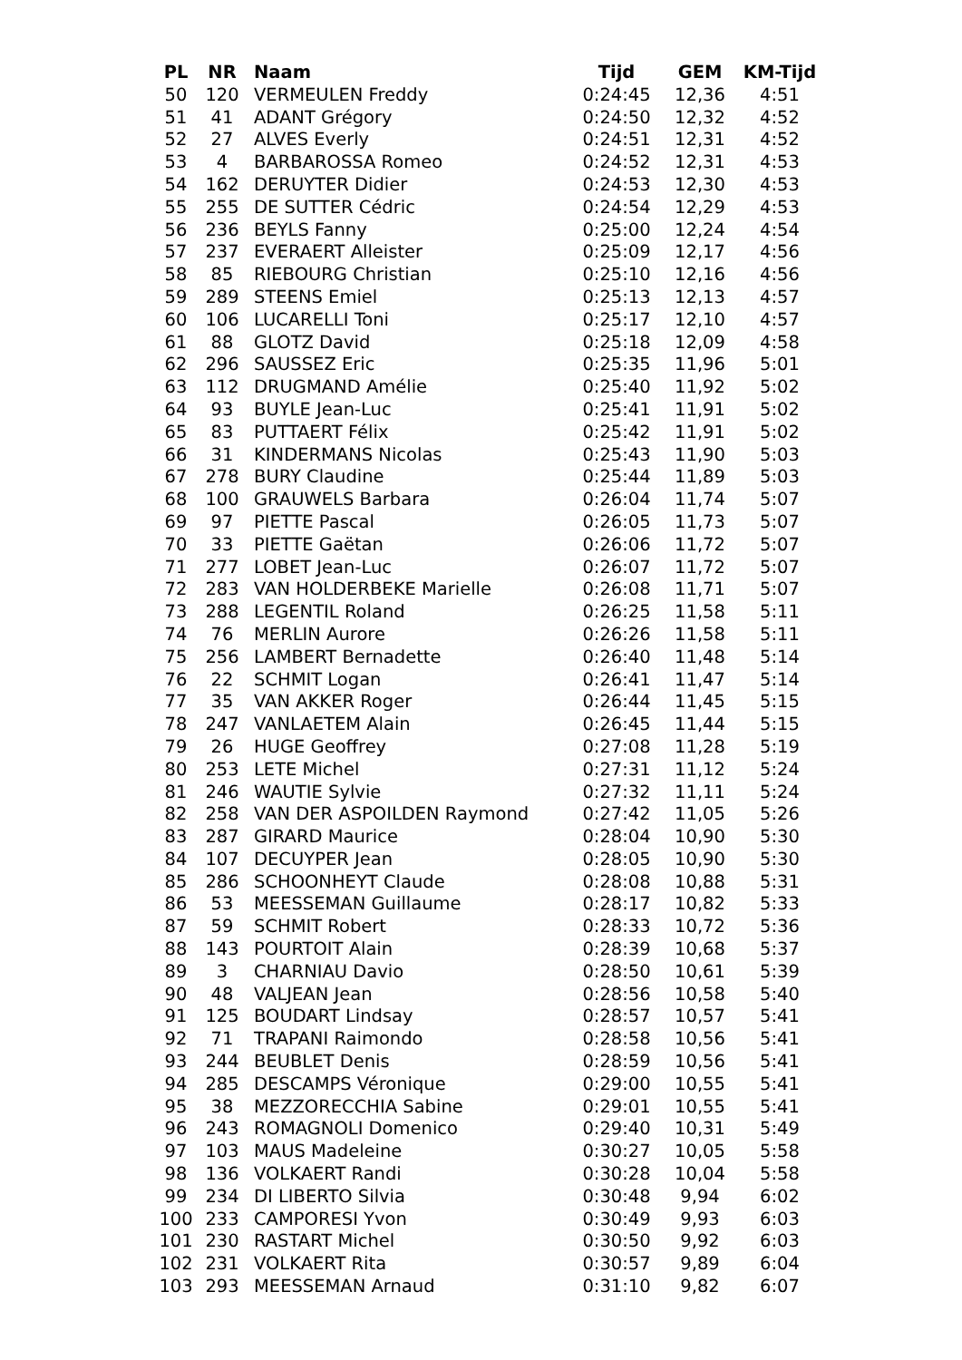| PL | NR | Naam | Tijd | GEM | KM-Tijd |
| --- | --- | --- | --- | --- | --- |
| 50 | 120 | VERMEULEN Freddy | 0:24:45 | 12,36 | 4:51 |
| 51 | 41 | ADANT Grégory | 0:24:50 | 12,32 | 4:52 |
| 52 | 27 | ALVES Everly | 0:24:51 | 12,31 | 4:52 |
| 53 | 4 | BARBAROSSA Romeo | 0:24:52 | 12,31 | 4:53 |
| 54 | 162 | DERUYTER Didier | 0:24:53 | 12,30 | 4:53 |
| 55 | 255 | DE SUTTER Cédric | 0:24:54 | 12,29 | 4:53 |
| 56 | 236 | BEYLS Fanny | 0:25:00 | 12,24 | 4:54 |
| 57 | 237 | EVERAERT Alleister | 0:25:09 | 12,17 | 4:56 |
| 58 | 85 | RIEBOURG Christian | 0:25:10 | 12,16 | 4:56 |
| 59 | 289 | STEENS Emiel | 0:25:13 | 12,13 | 4:57 |
| 60 | 106 | LUCARELLI Toni | 0:25:17 | 12,10 | 4:57 |
| 61 | 88 | GLOTZ David | 0:25:18 | 12,09 | 4:58 |
| 62 | 296 | SAUSSEZ Eric | 0:25:35 | 11,96 | 5:01 |
| 63 | 112 | DRUGMAND Amélie | 0:25:40 | 11,92 | 5:02 |
| 64 | 93 | BUYLE Jean-Luc | 0:25:41 | 11,91 | 5:02 |
| 65 | 83 | PUTTAERT Félix | 0:25:42 | 11,91 | 5:02 |
| 66 | 31 | KINDERMANS Nicolas | 0:25:43 | 11,90 | 5:03 |
| 67 | 278 | BURY Claudine | 0:25:44 | 11,89 | 5:03 |
| 68 | 100 | GRAUWELS Barbara | 0:26:04 | 11,74 | 5:07 |
| 69 | 97 | PIETTE Pascal | 0:26:05 | 11,73 | 5:07 |
| 70 | 33 | PIETTE Gaëtan | 0:26:06 | 11,72 | 5:07 |
| 71 | 277 | LOBET Jean-Luc | 0:26:07 | 11,72 | 5:07 |
| 72 | 283 | VAN HOLDERBEKE Marielle | 0:26:08 | 11,71 | 5:07 |
| 73 | 288 | LEGENTIL Roland | 0:26:25 | 11,58 | 5:11 |
| 74 | 76 | MERLIN Aurore | 0:26:26 | 11,58 | 5:11 |
| 75 | 256 | LAMBERT Bernadette | 0:26:40 | 11,48 | 5:14 |
| 76 | 22 | SCHMIT Logan | 0:26:41 | 11,47 | 5:14 |
| 77 | 35 | VAN AKKER Roger | 0:26:44 | 11,45 | 5:15 |
| 78 | 247 | VANLAETEM Alain | 0:26:45 | 11,44 | 5:15 |
| 79 | 26 | HUGE Geoffrey | 0:27:08 | 11,28 | 5:19 |
| 80 | 253 | LETE Michel | 0:27:31 | 11,12 | 5:24 |
| 81 | 246 | WAUTIE Sylvie | 0:27:32 | 11,11 | 5:24 |
| 82 | 258 | VAN DER ASPOILDEN Raymond | 0:27:42 | 11,05 | 5:26 |
| 83 | 287 | GIRARD Maurice | 0:28:04 | 10,90 | 5:30 |
| 84 | 107 | DECUYPER Jean | 0:28:05 | 10,90 | 5:30 |
| 85 | 286 | SCHOONHEYT Claude | 0:28:08 | 10,88 | 5:31 |
| 86 | 53 | MEESSEMAN Guillaume | 0:28:17 | 10,82 | 5:33 |
| 87 | 59 | SCHMIT Robert | 0:28:33 | 10,72 | 5:36 |
| 88 | 143 | POURTOIT Alain | 0:28:39 | 10,68 | 5:37 |
| 89 | 3 | CHARNIAU Davio | 0:28:50 | 10,61 | 5:39 |
| 90 | 48 | VALJEAN Jean | 0:28:56 | 10,58 | 5:40 |
| 91 | 125 | BOUDART Lindsay | 0:28:57 | 10,57 | 5:41 |
| 92 | 71 | TRAPANI Raimondo | 0:28:58 | 10,56 | 5:41 |
| 93 | 244 | BEUBLET Denis | 0:28:59 | 10,56 | 5:41 |
| 94 | 285 | DESCAMPS Véronique | 0:29:00 | 10,55 | 5:41 |
| 95 | 38 | MEZZORECCHIA Sabine | 0:29:01 | 10,55 | 5:41 |
| 96 | 243 | ROMAGNOLI Domenico | 0:29:40 | 10,31 | 5:49 |
| 97 | 103 | MAUS Madeleine | 0:30:27 | 10,05 | 5:58 |
| 98 | 136 | VOLKAERT Randi | 0:30:28 | 10,04 | 5:58 |
| 99 | 234 | DI LIBERTO Silvia | 0:30:48 | 9,94 | 6:02 |
| 100 | 233 | CAMPORESI Yvon | 0:30:49 | 9,93 | 6:03 |
| 101 | 230 | RASTART Michel | 0:30:50 | 9,92 | 6:03 |
| 102 | 231 | VOLKAERT Rita | 0:30:57 | 9,89 | 6:04 |
| 103 | 293 | MEESSEMAN Arnaud | 0:31:10 | 9,82 | 6:07 |